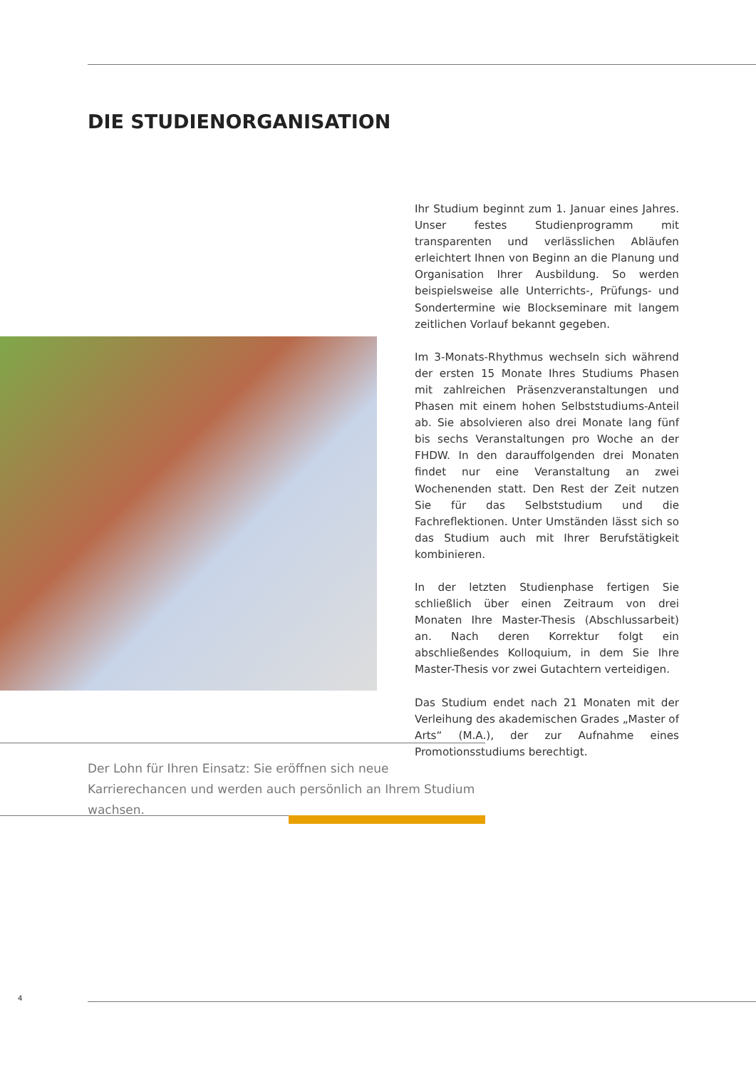DIE STUDIENORGANISATION
Ihr Studium beginnt zum 1. Januar eines Jahres. Unser festes Studienprogramm mit transparenten und verlässlichen Abläufen erleichtert Ihnen von Beginn an die Planung und Organisation Ihrer Ausbildung. So werden beispielsweise alle Unterrichts-, Prüfungs- und Sondertermine wie Blockseminare mit langem zeitlichen Vorlauf bekannt gegeben.
Im 3-Monats-Rhythmus wechseln sich während der ersten 15 Monate Ihres Studiums Phasen mit zahlreichen Präsenzveranstaltungen und Phasen mit einem hohen Selbststudiums-Anteil ab. Sie absolvieren also drei Monate lang fünf bis sechs Veranstaltungen pro Woche an der FHDW. In den darauffolgenden drei Monaten findet nur eine Veranstaltung an zwei Wochenenden statt. Den Rest der Zeit nutzen Sie für das Selbststudium und die Fachreflektionen. Unter Umständen lässt sich so das Studium auch mit Ihrer Berufstätigkeit kombinieren.
In der letzten Studienphase fertigen Sie schließlich über einen Zeitraum von drei Monaten Ihre Master-Thesis (Abschlussarbeit) an. Nach deren Korrektur folgt ein abschließendes Kolloquium, in dem Sie Ihre Master-Thesis vor zwei Gutachtern verteidigen.
Das Studium endet nach 21 Monaten mit der Verleihung des akademischen Grades „Master of Arts“ (M.A.), der zur Aufnahme eines Promotionsstudiums berechtigt.
Der Lohn für Ihren Einsatz: Sie eröffnen sich neue Karrierechancen und werden auch persönlich an Ihrem Studium wachsen.
4